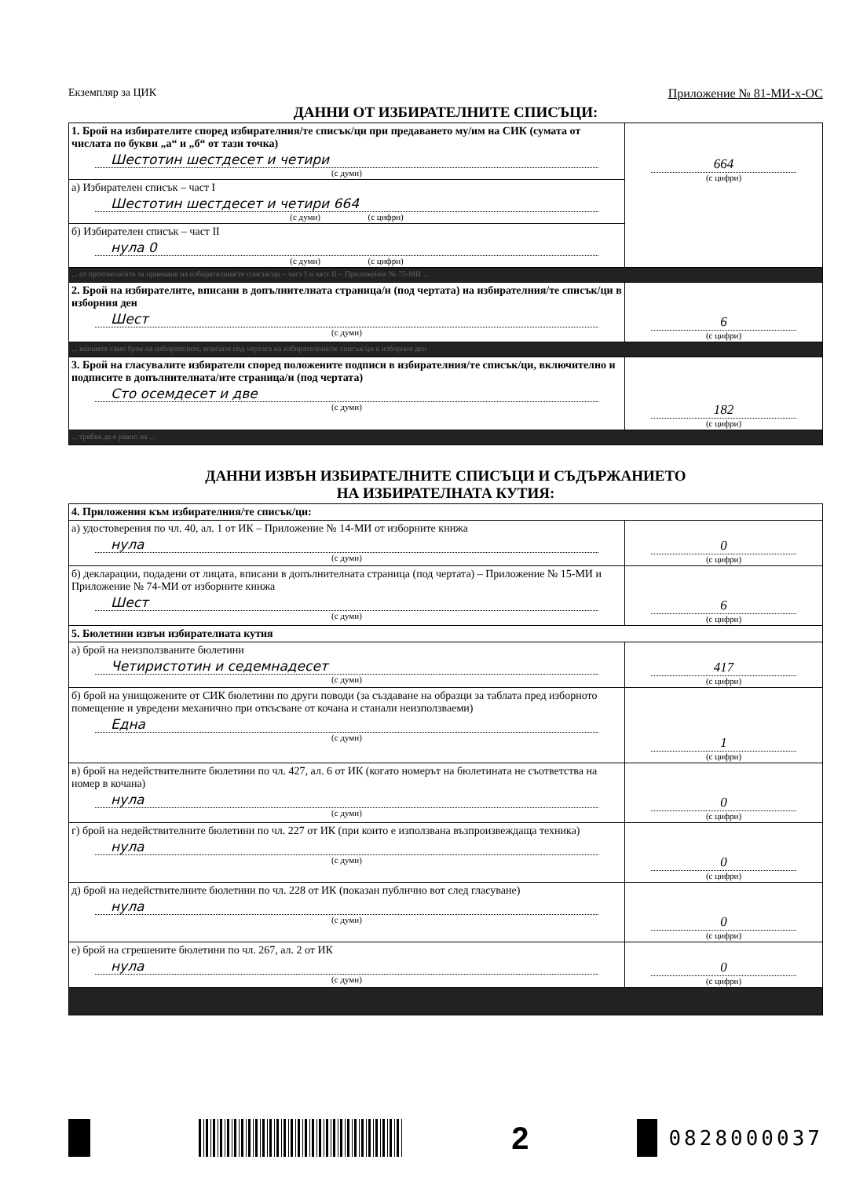Екземпляр за ЦИК Приложение № 81-МИ-х-ОС
ДАННИ ОТ ИЗБИРАТЕЛНИТЕ СПИСЪЦИ:
| 1. Брой на избирателите според избирателния/те списък/ци при предаването му/им на СИК (сумата от числата по букви „а“ и „б“ от тази точка) Шестотин шестдесет и четири (с думи) | 664 (с цифри) |
| а) Избирателен списък – част I Шестотин шестдесет и четири 664 (с думи) (с цифри) | |
| б) Избирателен списък – част II нула 0 (с думи) (с цифри) | |
| ... от протокола/ите за приемане на избирателния/те списък/ци – част I и част II – Приложение № 75-МИ ... | |
| 2. Брой на избирателите, вписани в допълнителната страница/и (под чертата) на избирателния/те списък/ци в изборния ден Шест (с думи) | 6 (с цифри) |
| ... впишете само броя на избирателите, вписани под чертата на избирателния/те списък/ци в изборния ден | |
| 3. Брой на гласувалите избиратели според положените подписи в избирателния/те списък/ци, включително и подписите в допълнителната/ите страница/и (под чертата) Сто осемдесет и две (с думи) | 182 (с цифри) |
| ... трябва да е равно на ... | |
ДАННИ ИЗВЪН ИЗБИРАТЕЛНИТЕ СПИСЪЦИ И СЪДЪРЖАНИЕТО
НА ИЗБИРАТЕЛНАТА КУТИЯ:
| 4. Приложения към избирателния/те списък/ци: | |
| а) удостоверения по чл. 40, ал. 1 от ИК – Приложение № 14-МИ от изборните книжа нула (с думи) | 0 (с цифри) |
| б) декларации, подадени от лицата, вписани в допълнителната страница (под чертата) – Приложение № 15-МИ и Приложение № 74-МИ от изборните книжа Шест (с думи) | 6 (с цифри) |
| 5. Бюлетини извън избирателната кутия | |
| а) брой на неизползваните бюлетини Четиристотин и седемнадесет (с думи) | 417 (с цифри) |
| б) брой на унищожените от СИК бюлетини по други поводи (за създаване на образци за таблата пред изборното помещение и увредени механично при откъсване от кочана и станали неизползваеми) Една (с думи) | 1 (с цифри) |
| в) брой на недействителните бюлетини по чл. 427, ал. 6 от ИК (когато номерът на бюлетината не съответства на номер в кочана) нула (с думи) | 0 (с цифри) |
| г) брой на недействителните бюлетини по чл. 227 от ИК (при които е използвана възпроизвеждаща техника) нула (с думи) | 0 (с цифри) |
| д) брой на недействителните бюлетини по чл. 228 от ИК (показан публично вот след гласуване) нула (с думи) | 0 (с цифри) |
| е) брой на сгрешените бюлетини по чл. 267, ал. 2 от ИК нула (с думи) | 0 (с цифри) |
2
0828000037